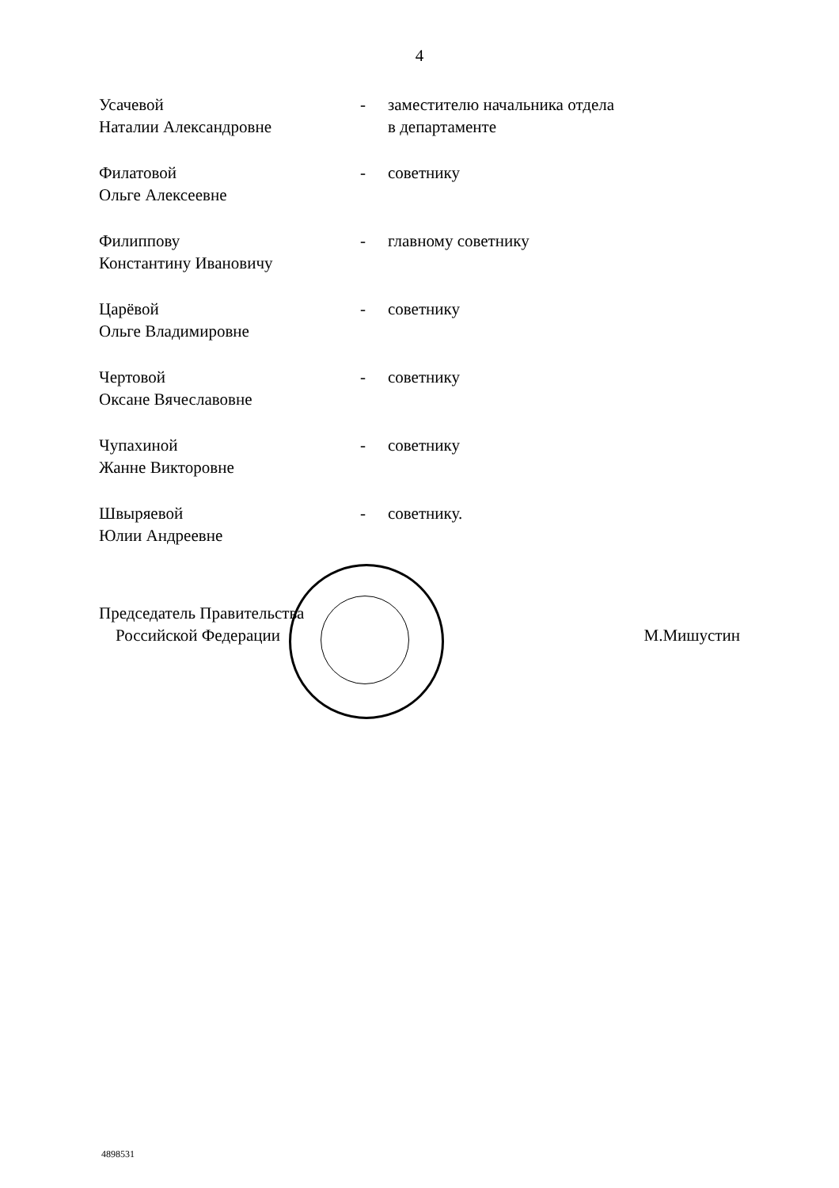4
| Усачевой Наталии Александровне | - | заместителю начальника отдела в департаменте |
| Филатовой Ольге Алексеевне | - | советнику |
| Филиппову Константину Ивановичу | - | главному советнику |
| Царёвой Ольге Владимировне | - | советнику |
| Чертовой Оксане Вячеславовне | - | советнику |
| Чупахиной Жанне Викторовне | - | советнику |
| Швыряевой Юлии Андреевне | - | советнику. |
Председатель Правительства
Российской Федерации
М.Мишустин
4898531